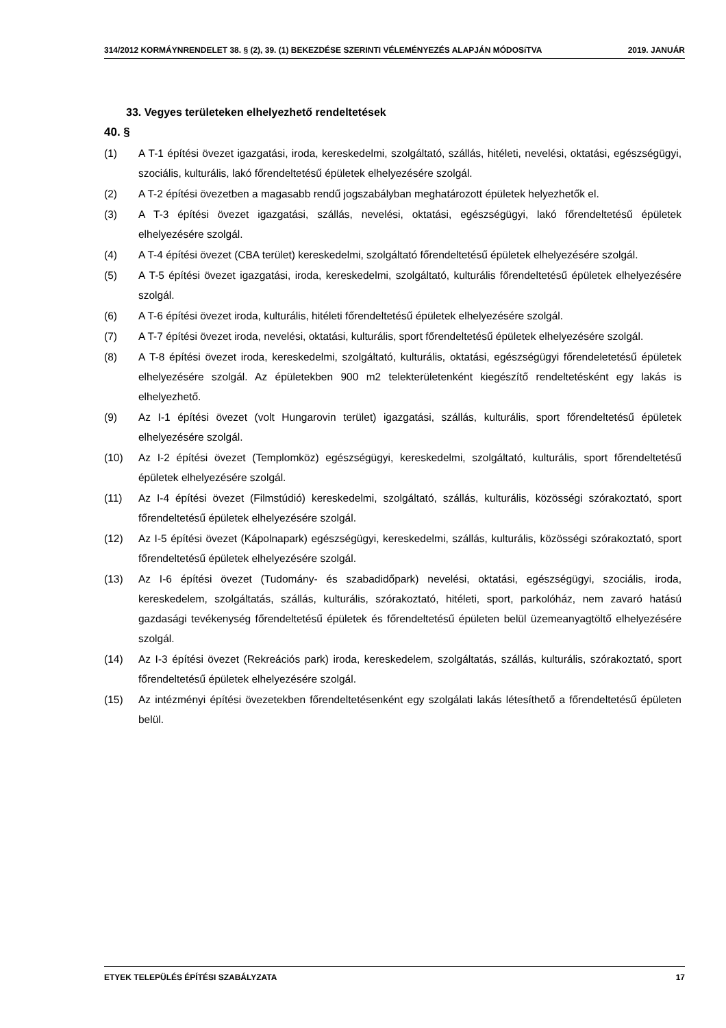314/2012 KORMÁYNRENDELET 38. § (2), 39. (1) BEKEZDÉSE SZERINTI VÉLEMÉNYEZÉS ALAPJÁN MÓDOSíTVA 2019. JANUÁR
33. Vegyes területeken elhelyezhető rendeltetések
40. §
(1) A T-1 építési övezet igazgatási, iroda, kereskedelmi, szolgáltató, szállás, hitéleti, nevelési, oktatási, egészségügyi, szociális, kulturális, lakó főrendeltetésű épületek elhelyezésére szolgál.
(2) A T-2 építési övezetben a magasabb rendű jogszabályban meghatározott épületek helyezhetők el.
(3) A T-3 építési övezet igazgatási, szállás, nevelési, oktatási, egészségügyi, lakó főrendeltetésű épületek elhelyezésére szolgál.
(4) A T-4 építési övezet (CBA terület) kereskedelmi, szolgáltató főrendeltetésű épületek elhelyezésére szolgál.
(5) A T-5 építési övezet igazgatási, iroda, kereskedelmi, szolgáltató, kulturális főrendeltetésű épületek elhelyezésére szolgál.
(6) A T-6 építési övezet iroda, kulturális, hitéleti főrendeltetésű épületek elhelyezésére szolgál.
(7) A T-7 építési övezet iroda, nevelési, oktatási, kulturális, sport főrendeltetésű épületek elhelyezésére szolgál.
(8) A T-8 építési övezet iroda, kereskedelmi, szolgáltató, kulturális, oktatási, egészségügyi főrendeletetésű épületek elhelyezésére szolgál. Az épületekben 900 m2 telekterületenként kiegészítő rendeltetésként egy lakás is elhelyezhető.
(9) Az I-1 építési övezet (volt Hungarovin terület) igazgatási, szállás, kulturális, sport főrendeltetésű épületek elhelyezésére szolgál.
(10) Az I-2 építési övezet (Templomköz) egészségügyi, kereskedelmi, szolgáltató, kulturális, sport főrendeltetésű épületek elhelyezésére szolgál.
(11) Az I-4 építési övezet (Filmstúdió) kereskedelmi, szolgáltató, szállás, kulturális, közösségi szórakoztató, sport főrendeltetésű épületek elhelyezésére szolgál.
(12) Az I-5 építési övezet (Kápolnapark) egészségügyi, kereskedelmi, szállás, kulturális, közösségi szórakoztató, sport főrendeltetésű épületek elhelyezésére szolgál.
(13) Az I-6 építési övezet (Tudomány- és szabadidőpark) nevelési, oktatási, egészségügyi, szociális, iroda, kereskedelem, szolgáltatás, szállás, kulturális, szórakoztató, hitéleti, sport, parkolóház, nem zavaró hatású gazdasági tevékenység főrendeltetésű épületek és főrendeltetésű épületen belül üzemeanyagtöltő elhelyezésére szolgál.
(14) Az I-3 építési övezet (Rekreációs park) iroda, kereskedelem, szolgáltatás, szállás, kulturális, szórakoztató, sport főrendeltetésű épületek elhelyezésére szolgál.
(15) Az intézményi építési övezetekben főrendeltetésenként egy szolgálati lakás létesíthető a főrendeltetésű épületen belül.
ETYEK TELEPÜLÉS ÉPÍTÉSI SZABÁLYZATA 17